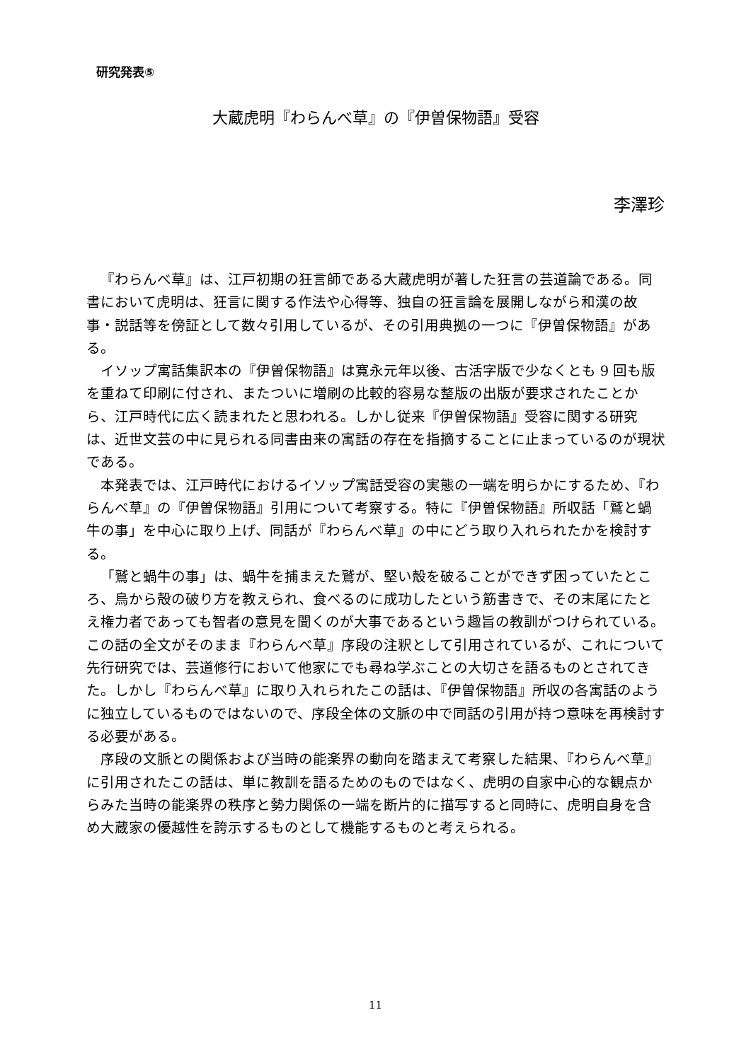研究発表⑤
大蔵虎明『わらんべ草』の『伊曽保物語』受容
李澤珍
『わらんべ草』は、江戸初期の狂言師である大蔵虎明が著した狂言の芸道論である。同書において虎明は、狂言に関する作法や心得等、独自の狂言論を展開しながら和漢の故事・説話等を傍証として数々引用しているが、その引用典拠の一つに『伊曽保物語』がある。
イソップ寓話集訳本の『伊曽保物語』は寛永元年以後、古活字版で少なくとも 9 回も版を重ねて印刷に付され、またついに増刷の比較的容易な整版の出版が要求されたことから、江戸時代に広く読まれたと思われる。しかし従来『伊曽保物語』受容に関する研究は、近世文芸の中に見られる同書由来の寓話の存在を指摘することに止まっているのが現状である。
本発表では、江戸時代におけるイソップ寓話受容の実態の一端を明らかにするため、『わらんべ草』の『伊曽保物語』引用について考察する。特に『伊曽保物語』所収話「鷲と蝸牛の事」を中心に取り上げ、同話が『わらんべ草』の中にどう取り入れられたかを検討する。
「鷲と蝸牛の事」は、蝸牛を捕まえた鷲が、堅い殻を破ることができず困っていたところ、烏から殻の破り方を教えられ、食べるのに成功したという筋書きで、その末尾にたとえ権力者であっても智者の意見を聞くのが大事であるという趣旨の教訓がつけられている。この話の全文がそのまま『わらんべ草』序段の注釈として引用されているが、これについて先行研究では、芸道修行において他家にでも尋ね学ぶことの大切さを語るものとされてきた。しかし『わらんべ草』に取り入れられたこの話は、『伊曽保物語』所収の各寓話のように独立しているものではないので、序段全体の文脈の中で同話の引用が持つ意味を再検討する必要がある。
序段の文脈との関係および当時の能楽界の動向を踏まえて考察した結果、『わらんべ草』に引用されたこの話は、単に教訓を語るためのものではなく、虎明の自家中心的な観点からみた当時の能楽界の秩序と勢力関係の一端を断片的に描写すると同時に、虎明自身を含め大蔵家の優越性を誇示するものとして機能するものと考えられる。
11